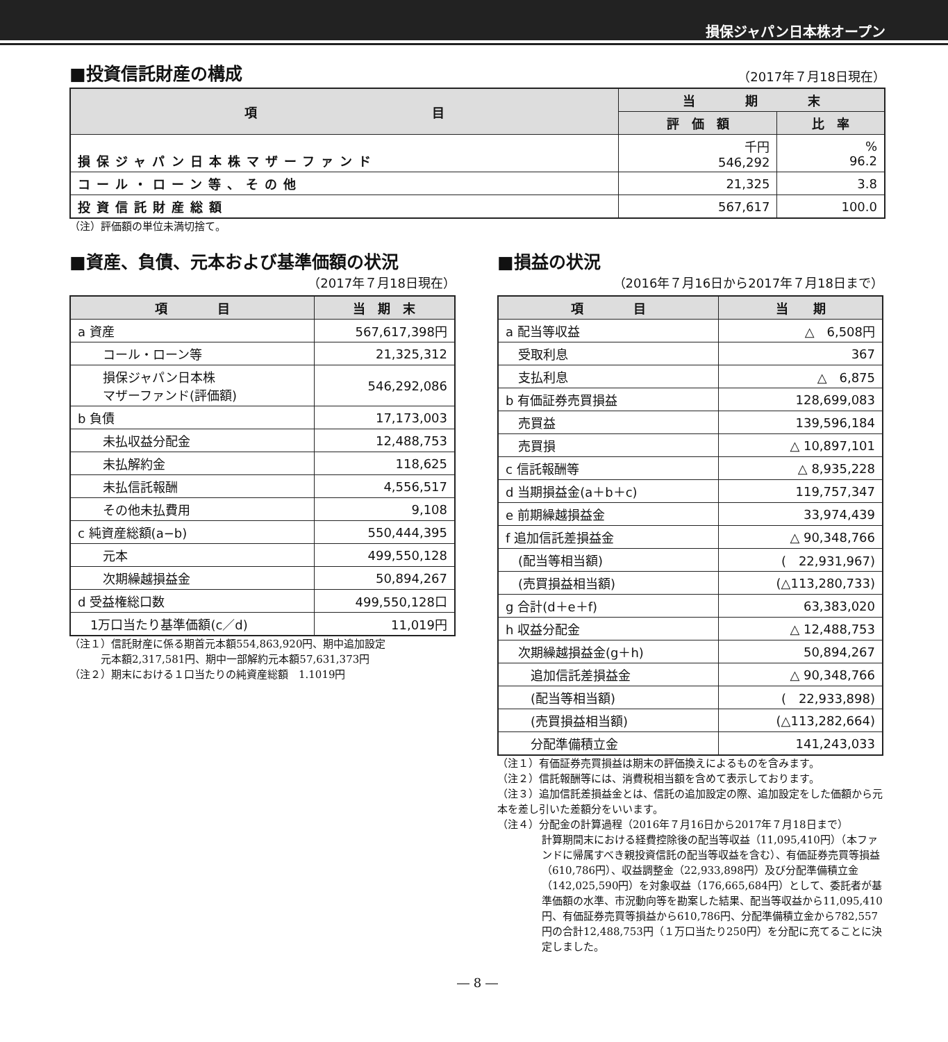損保ジャパン日本株オープン
■投資信託財産の構成
（2017年７月18日現在）
| 項 目 | 当 期 末 | |
| --- | --- | --- |
| | 評 価 額 | 比 率 |
| 損保ジャパン日本株マザーファンド | 千円 546,292 | % 96.2 |
| コール・ローン等、その他 | 21,325 | 3.8 |
| 投資信託財産総額 | 567,617 | 100.0 |
（注）評価額の単位未満切捨て。
■資産、負債、元本および基準価額の状況
（2017年７月18日現在）
| 項 目 | 当 期 末 |
| --- | --- |
| a 資産 | 567,617,398円 |
| コール・ローン等 | 21,325,312 |
| 損保ジャパン日本株 マザーファンド(評価額) | 546,292,086 |
| b 負債 | 17,173,003 |
| 未払収益分配金 | 12,488,753 |
| 未払解約金 | 118,625 |
| 未払信託報酬 | 4,556,517 |
| その他未払費用 | 9,108 |
| c 純資産総額(a−b) | 550,444,395 |
| 元本 | 499,550,128 |
| 次期繰越損益金 | 50,894,267 |
| d 受益権総口数 | 499,550,128口 |
| 1万口当たり基準価額(c／d) | 11,019円 |
（注１）信託財産に係る期首元本額554,863,920円、期中追加設定
　　　元本額2,317,581円、期中一部解約元本額57,631,373円
（注２）期末における１口当たりの純資産総額　1.1019円
■損益の状況
（2016年７月16日から2017年７月18日まで）
| 項 目 | 当 期 |
| --- | --- |
| a 配当等収益 | △ 6,508円 |
| 受取利息 | 367 |
| 支払利息 | △ 6,875 |
| b 有価証券売買損益 | 128,699,083 |
| 売買益 | 139,596,184 |
| 売買損 | △ 10,897,101 |
| c 信託報酬等 | △ 8,935,228 |
| d 当期損益金(a＋b＋c) | 119,757,347 |
| e 前期繰越損益金 | 33,974,439 |
| f 追加信託差損益金 | △ 90,348,766 |
| (配当等相当額) | ( 22,931,967) |
| (売買損益相当額) | (△113,280,733) |
| g 合計(d＋e＋f) | 63,383,020 |
| h 収益分配金 | △ 12,488,753 |
| 次期繰越損益金(g＋h) | 50,894,267 |
| 追加信託差損益金 | △ 90,348,766 |
| (配当等相当額) | ( 22,933,898) |
| (売買損益相当額) | (△113,282,664) |
| 分配準備積立金 | 141,243,033 |
（注１）有価証券売買損益は期末の評価換えによるものを含みます。
（注２）信託報酬等には、消費税相当額を含めて表示しております。
（注３）追加信託差損益金とは、信託の追加設定の際、追加設定をした価額から元本を差し引いた差額分をいいます。
（注４）分配金の計算過程（2016年７月16日から2017年７月18日まで）
計算期間末における経費控除後の配当等収益（11,095,410円）（本ファンドに帰属すべき親投資信託の配当等収益を含む）、有価証券売買等損益（610,786円）、収益調整金（22,933,898円）及び分配準備積立金（142,025,590円）を対象収益（176,665,684円）として、委託者が基準価額の水準、市況動向等を勘案した結果、配当等収益から11,095,410円、有価証券売買等損益から610,786円、分配準備積立金から782,557円の合計12,488,753円（１万口当たり250円）を分配に充てることに決定しました。
― 8 ―